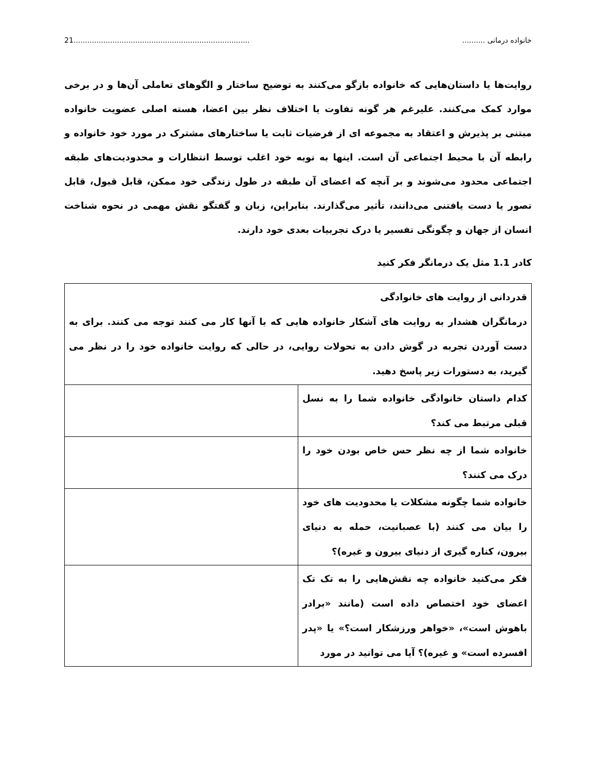خانواده درمانی .......................................................................................21
روایت‌ها یا داستان‌هایی که خانواده بازگو می‌کنند به توضیح ساختار و الگوهای تعاملی آن‌ها و در برخی موارد کمک می‌کنند. علیرغم هر گونه تفاوت یا اختلاف نظر بین اعضا، هسته اصلی عضویت خانواده مبتنی بر پذیرش و اعتقاد به مجموعه ای از فرضیات ثابت یا ساختارهای مشترک در مورد خود خانواده و رابطه آن با محیط اجتماعی آن است. اینها به نوبه خود اغلب توسط انتظارات و محدودیت‌های طبقه اجتماعی محدود می‌شوند و بر آنچه که اعضای آن طبقه در طول زندگی خود ممکن، قابل قبول، قابل تصور یا دست یافتنی می‌دانند، تأثیر می‌گذارند. بنابراین، زبان و گفتگو نقش مهمی در نحوه شناخت انسان از جهان و چگونگی تفسیر یا درک تجربیات بعدی خود دارند.
کادر 1.1 مثل یک درمانگر فکر کنید
| قدردانی از روایت های خانوادگی درمانگران هشدار به روایت های آشکار خانواده هایی که با آنها کار می کنند توجه می کنند. برای به دست آوردن تجربه در گوش دادن به تحولات روایی، در حالی که روایت خانواده خود را در نظر می گیرید، به دستورات زیر پاسخ دهید. | |
| کدام داستان خانوادگی خانواده شما را به نسل قبلی مرتبط می کند؟ | |
| خانواده شما از چه نظر حس خاص بودن خود را درک می کنند؟ | |
| خانواده شما چگونه مشکلات یا محدودیت های خود را بیان می کنند (با عصبانیت، حمله به دنیای بیرون، کناره گیری از دنیای بیرون و غیره)؟ | |
| فکر می‌کنید خانواده چه نقش‌هایی را به تک تک اعضای خود اختصاص داده است (مانند «برادر باهوش است»، «خواهر ورزشکار است؟» یا «پدر افسرده است» و غیره)؟ آیا می توانید در مورد | |